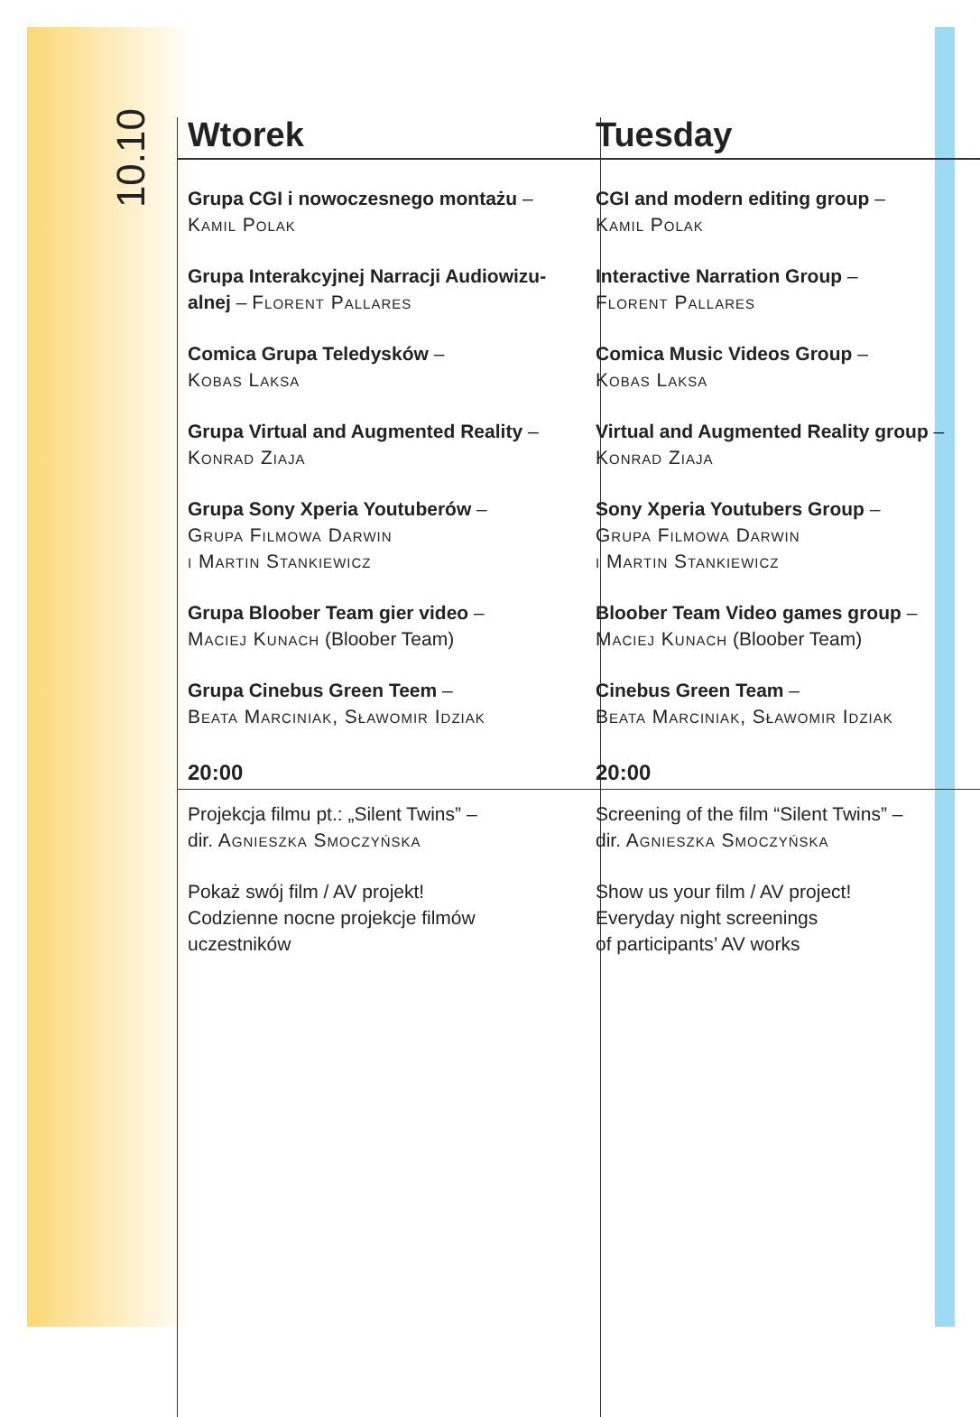10.10
Wtorek
Grupa CGI i nowoczesnego montażu –
Kamil Polak
Grupa Interakcyjnej Narracji Audiowizu-alnej – Florent Pallares
Comica Grupa Teledysków –
Kobas Laksa
Grupa Virtual and Augmented Reality –
Konrad Ziaja
Grupa Sony Xperia Youtuberów –
Grupa Filmowa Darwin
i Martin Stankiewicz
Grupa Bloober Team gier video –
Maciej Kunach (Bloober Team)
Grupa Cinebus Green Teem –
Beata Marciniak, Sławomir Idziak
20:00
Projekcja filmu pt.: „Silent Twins” –
dir. Agnieszka Smoczyńska
Pokaż swój film / AV projekt!
Codzienne nocne projekcje filmów
uczestników
Tuesday
CGI and modern editing group –
Kamil Polak
Interactive Narration Group –
Florent Pallares
Comica Music Videos Group –
Kobas Laksa
Virtual and Augmented Reality group –
Konrad Ziaja
Sony Xperia Youtubers Group –
Grupa Filmowa Darwin
i Martin Stankiewicz
Bloober Team Video games group –
Maciej Kunach (Bloober Team)
Cinebus Green Team –
Beata Marciniak, Sławomir Idziak
20:00
Screening of the film “Silent Twins” –
dir. Agnieszka Smoczyńska
Show us your film / AV project!
Everyday night screenings
of participants’ AV works